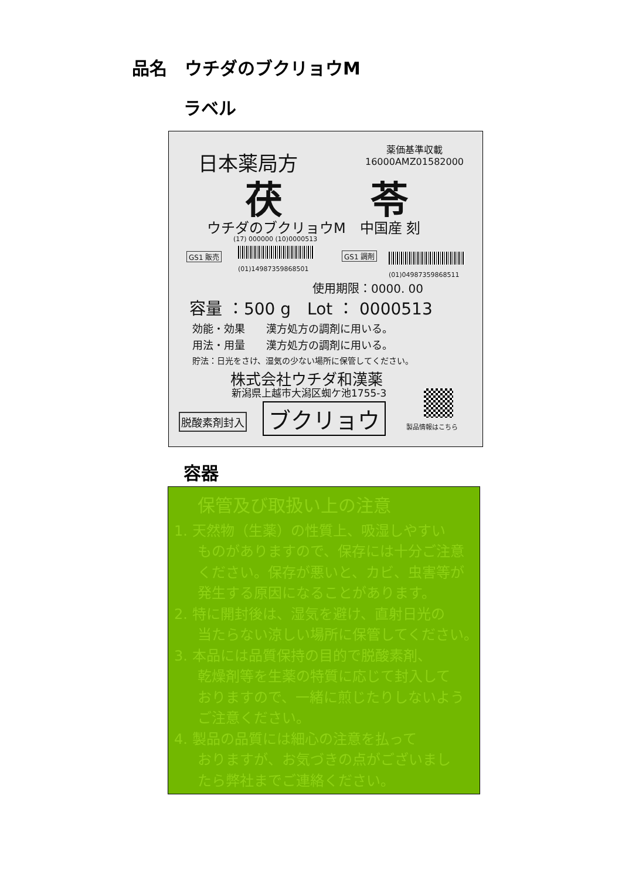品名　ウチダのブクリョウM
ラベル
日本薬局方
薬価基準収載
16000AMZ01582000
茯　　 苓
ウチダのブクリョウM　中国産 刻
(17) 000000 (10)0000513
GS1 販売
(01)14987359868501
GS1 調剤
(01)04987359868511
使用期限：0000. 00
容量 ：500 g　Lot ： 0000513
効能・効果　　漢方処方の調剤に用いる。
用法・用量　　漢方処方の調剤に用いる。
貯法：日光をさけ、湿気の少ない場所に保管してください。
株式会社ウチダ和漢薬
新潟県上越市大潟区蜘ケ池1755-3
脱酸素剤封入 ブクリョウ 製品情報はこちら
容器
保管及び取扱い上の注意
1. 天然物（生薬）の性質上、吸湿しやすい
ものがありますので、保存には十分ご注意
ください。保存が悪いと、カビ、虫害等が
発生する原因になることがあります。
2. 特に開封後は、湿気を避け、直射日光の
当たらない涼しい場所に保管してください。
3. 本品には品質保持の目的で脱酸素剤、
乾燥剤等を生薬の特質に応じて封入して
おりますので、一緒に煎じたりしないよう
ご注意ください。
4. 製品の品質には細心の注意を払って
おりますが、お気づきの点がございまし
たら弊社までご連絡ください。